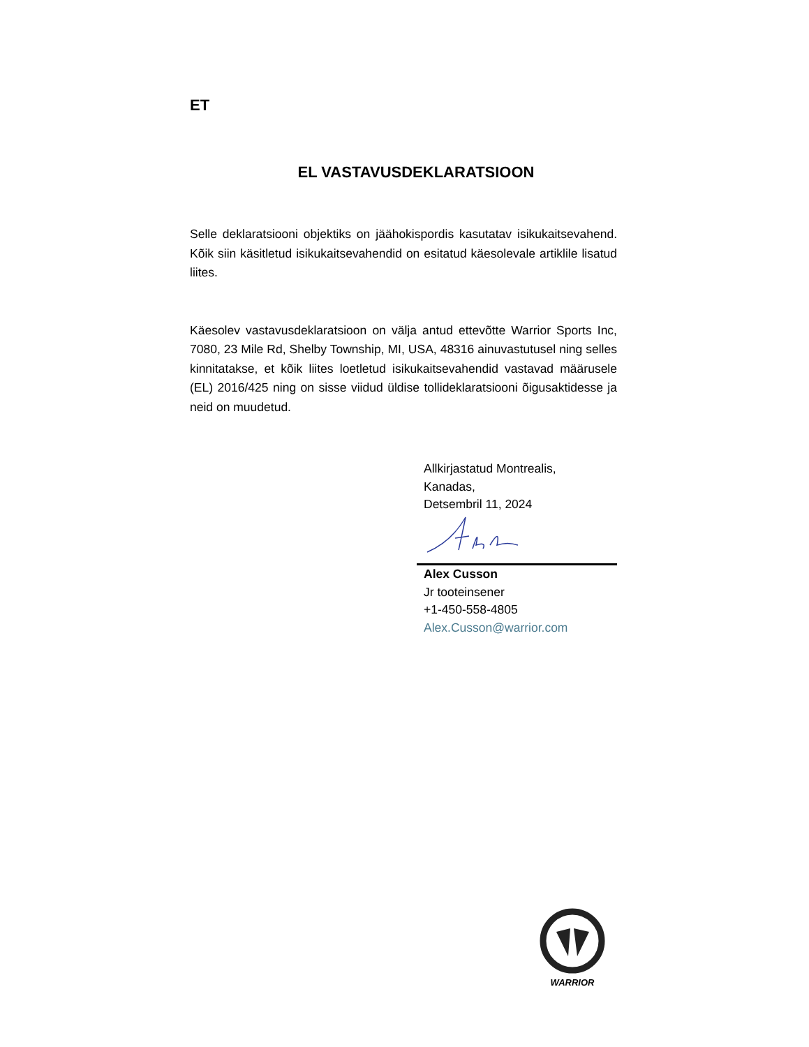ET
EL VASTAVUSDEKLARATSIOON
Selle deklaratsiooni objektiks on jäähokispordis kasutatav isikukaitsevahend. Kõik siin käsitletud isikukaitsevahendid on esitatud käesolevale artiklile lisatud liites.
Käesolev vastavusdeklaratsioon on välja antud ettevõtte Warrior Sports Inc, 7080, 23 Mile Rd, Shelby Township, MI, USA, 48316 ainuvastutusel ning selles kinnitatakse, et kõik liites loetletud isikukaitsevahendid vastavad määrusele (EL) 2016/425 ning on sisse viidud üldise tollideklaratsiooni õigusaktidesse ja neid on muudetud.
Allkirjastatud Montrealis,
Kanadas,
Detsembril 11, 2024
Alex Cusson
Jr tooteinsener
+1-450-558-4805
Alex.Cusson@warrior.com
WARRIOR